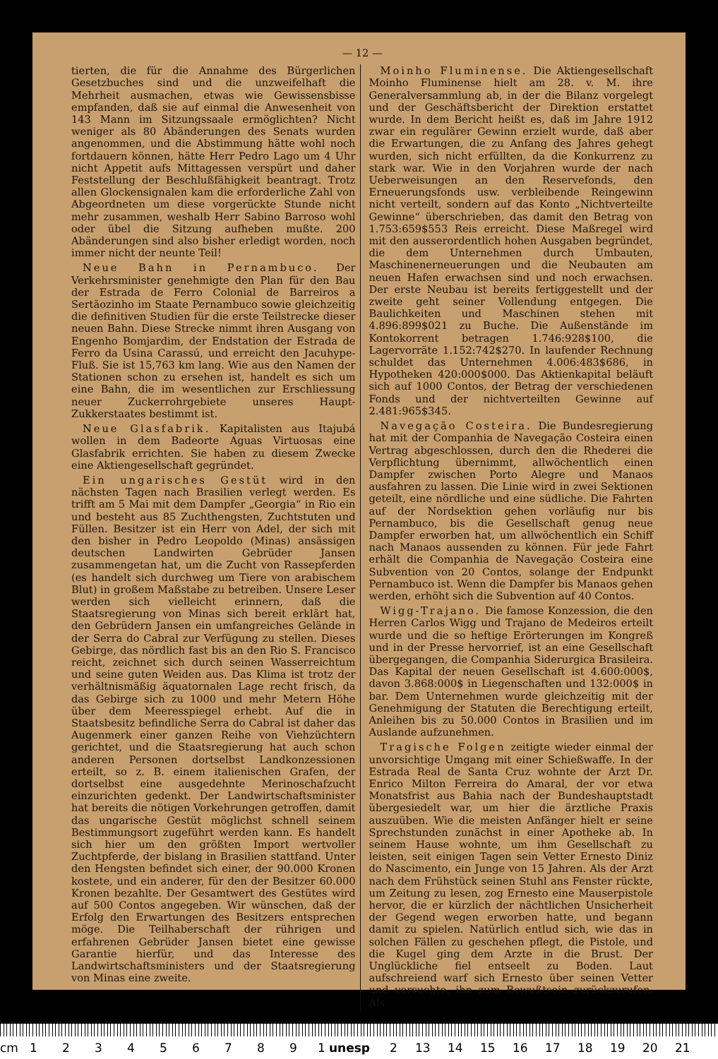— 12 —
tierten, die für die Annahme des Bürgerlichen Gesetzbuches sind und die unzweifelhaft die Mehrheit ausmachen, etwas wie Gewissensbisse empfanden, daß sie auf einmal die Anwesenheit von 143 Mann im Sitzungssaale ermöglichten? Nicht weniger als 80 Abänderungen des Senats wurden angenommen, und die Abstimmung hätte wohl noch fortdauern können, hätte Herr Pedro Lago um 4 Uhr nicht Appetit aufs Mittagessen verspürt und daher Feststellung der Beschlußfähigkeit beantragt. Trotz allen Glockensignalen kam die erforderliche Zahl von Abgeordneten um diese vorgerückte Stunde nicht mehr zusammen, weshalb Herr Sabino Barroso wohl oder übel die Sitzung aufheben mußte. 200 Abänderungen sind also bisher erledigt worden, noch immer nicht der neunte Teil!
Neue Bahn in Pernambuco. Der Verkehrsminister genehmigte den Plan für den Bau der Estrada de Ferro Colonial de Barreiros a Sertãozinho im Staate Pernambuco sowie gleichzeitig die definitiven Studien für die erste Teilstrecke dieser neuen Bahn. Diese Strecke nimmt ihren Ausgang von Engenho Bomjardim, der Endstation der Estrada de Ferro da Usina Carassú, und erreicht den Jacuhype-Fluß. Sie ist 15,763 km lang. Wie aus den Namen der Stationen schon zu ersehen ist, handelt es sich um eine Bahn, die im wesentlichen zur Erschliessung neuer Zuckerrohrgebiete unseres Haupt-Zukkerstaates bestimmt ist.
Neue Glasfabrik. Kapitalisten aus Itajubá wollen in dem Badeorte Aguas Virtuosas eine Glasfabrik errichten. Sie haben zu diesem Zwecke eine Aktiengesellschaft gegründet.
Ein ungarisches Gestüt wird in den nächsten Tagen nach Brasilien verlegt werden. Es trifft am 5 Mai mit dem Dampfer „Georgia“ in Rio ein und besteht aus 85 Zuchthengsten, Zuchtstuten und Füllen. Besitzer ist ein Herr von Adel, der sich mit den bisher in Pedro Leopoldo (Minas) ansässigen deutschen Landwirten Gebrüder Jansen zusammengetan hat, um die Zucht von Rassepferden (es handelt sich durchweg um Tiere von arabischem Blut) in großem Maßstabe zu betreiben. Unsere Leser werden sich vielleicht erinnern, daß die Staatsregierung von Minas sich bereit erklärt hat, den Gebrüdern Jansen ein umfangreiches Gelände in der Serra do Cabral zur Verfügung zu stellen. Dieses Gebirge, das nördlich fast bis an den Rio S. Francisco reicht, zeichnet sich durch seinen Wasserreichtum und seine guten Weiden aus. Das Klima ist trotz der verhältnismäßig äquatornalen Lage recht frisch, da das Gebirge sich zu 1000 und mehr Metern Höhe über dem Meeresspiegel erhebt. Auf die in Staatsbesitz befindliche Serra do Cabral ist daher das Augenmerk einer ganzen Reihe von Viehzüchtern gerichtet, und die Staatsregierung hat auch schon anderen Personen dortselbst Landkonzessionen erteilt, so z. B. einem italienischen Grafen, der dortselbst eine ausgedehnte Merinoschafzucht einzurichten gedenkt. Der Landwirtschaftsminister hat bereits die nötigen Vorkehrungen getroffen, damit das ungarische Gestüt möglichst schnell seinem Bestimmungsort zugeführt werden kann. Es handelt sich hier um den größten Import wertvoller Zuchtpferde, der bislang in Brasilien stattfand. Unter den Hengsten befindet sich einer, der 90.000 Kronen kostete, und ein anderer, für den der Besitzer 60.000 Kronen bezahlte. Der Gesamtwert des Gestütes wird auf 500 Contos angegeben. Wir wünschen, daß der Erfolg den Erwartungen des Besitzers entsprechen möge. Die Teilhaberschaft der rührigen und erfahrenen Gebrüder Jansen bietet eine gewisse Garantie hierfür, und das Interesse des Landwirtschaftsministers und der Staatsregierung von Minas eine zweite.
Moinho Fluminense. Die Aktiengesellschaft Moinho Fluminense hielt am 28. v. M. ihre Generalversammlung ab, in der die Bilanz vorgelegt und der Geschäftsbericht der Direktion erstattet wurde. In dem Bericht heißt es, daß im Jahre 1912 zwar ein regulärer Gewinn erzielt wurde, daß aber die Erwartungen, die zu Anfang des Jahres gehegt wurden, sich nicht erfüllten, da die Konkurrenz zu stark war. Wie in den Vorjahren wurde der nach Ueberweisungen an den Reservefonds, den Erneuerungsfonds usw. verbleibende Reingewinn nicht verteilt, sondern auf das Konto „Nichtverteilte Gewinne“ überschrieben, das damit den Betrag von 1.753:659$553 Reis erreicht. Diese Maßregel wird mit den ausserordentlich hohen Ausgaben begründet, die dem Unternehmen durch Umbauten, Maschinenerneuerungen und die Neubauten am neuen Hafen erwachsen sind und noch erwachsen. Der erste Neubau ist bereits fertiggestellt und der zweite geht seiner Vollendung entgegen. Die Baulichkeiten und Maschinen stehen mit 4.896:899$021 zu Buche. Die Außenstände im Kontokorrent betragen 1.746:928$100, die Lagervorräte 1.152:742$270. In laufender Rechnung schuldet das Unternehmen 4.006:483$686, in Hypotheken 420:000$000. Das Aktienkapital beläuft sich auf 1000 Contos, der Betrag der verschiedenen Fonds und der nichtverteilten Gewinne auf 2.481:965$345.
Navegação Costeira. Die Bundesregierung hat mit der Companhia de Navegação Costeira einen Vertrag abgeschlossen, durch den die Rhederei die Verpflichtung übernimmt, allwöchentlich einen Dampfer zwischen Porto Alegre und Manaos ausfahren zu lassen. Die Linie wird in zwei Sektionen geteilt, eine nördliche und eine südliche. Die Fahrten auf der Nordsektion gehen vorläufig nur bis Pernambuco, bis die Gesellschaft genug neue Dampfer erworben hat, um allwöchentlich ein Schiff nach Manaos aussenden zu können. Für jede Fahrt erhält die Companhia de Navegação Costeira eine Subvention von 20 Contos, solange der Endpunkt Pernambuco ist. Wenn die Dampfer bis Manaos gehen werden, erhöht sich die Subvention auf 40 Contos.
Wigg-Trajano. Die famose Konzession, die den Herren Carlos Wigg und Trajano de Medeiros erteilt wurde und die so heftige Erörterungen im Kongreß und in der Presse hervorrief, ist an eine Gesellschaft übergegangen, die Companhia Siderurgica Brasileira. Das Kapital der neuen Gesellschaft ist 4.600:000$, davon 3.868:000$ in Liegenschaften und 132:000$ in bar. Dem Unternehmen wurde gleichzeitig mit der Genehmigung der Statuten die Berechtigung erteilt, Anleihen bis zu 50.000 Contos in Brasilien und im Auslande aufzunehmen.
Tragische Folgen zeitigte wieder einmal der unvorsichtige Umgang mit einer Schießwaffe. In der Estrada Real de Santa Cruz wohnte der Arzt Dr. Enrico Milton Ferreira do Amaral, der vor etwa Monatsfrist aus Bahia nach der Bundeshauptstadt übergesiedelt war, um hier die ärztliche Praxis auszuüben. Wie die meisten Anfänger hielt er seine Sprechstunden zunächst in einer Apotheke ab. In seinem Hause wohnte, um ihm Gesellschaft zu leisten, seit einigen Tagen sein Vetter Ernesto Diniz do Nascimento, ein Junge von 15 Jahren. Als der Arzt nach dem Frühstück seinen Stuhl ans Fenster rückte, um Zeitung zu lesen, zog Ernesto eine Mauserpistole hervor, die er kürzlich der nächtlichen Unsicherheit der Gegend wegen erworben hatte, und begann damit zu spielen. Natürlich entlud sich, wie das in solchen Fällen zu geschehen pflegt, die Pistole, und die Kugel ging dem Arzte in die Brust. Der Unglückliche fiel entseelt zu Boden. Laut aufschreiend warf sich Ernesto über seinen Vetter und versuchte, ihn zum Bewußtsein zurückzurufen. Als
cm 1 2 3 4 5 6 7 8 9 1 unesp 2 13 14 15 16 17 18 19 20 21